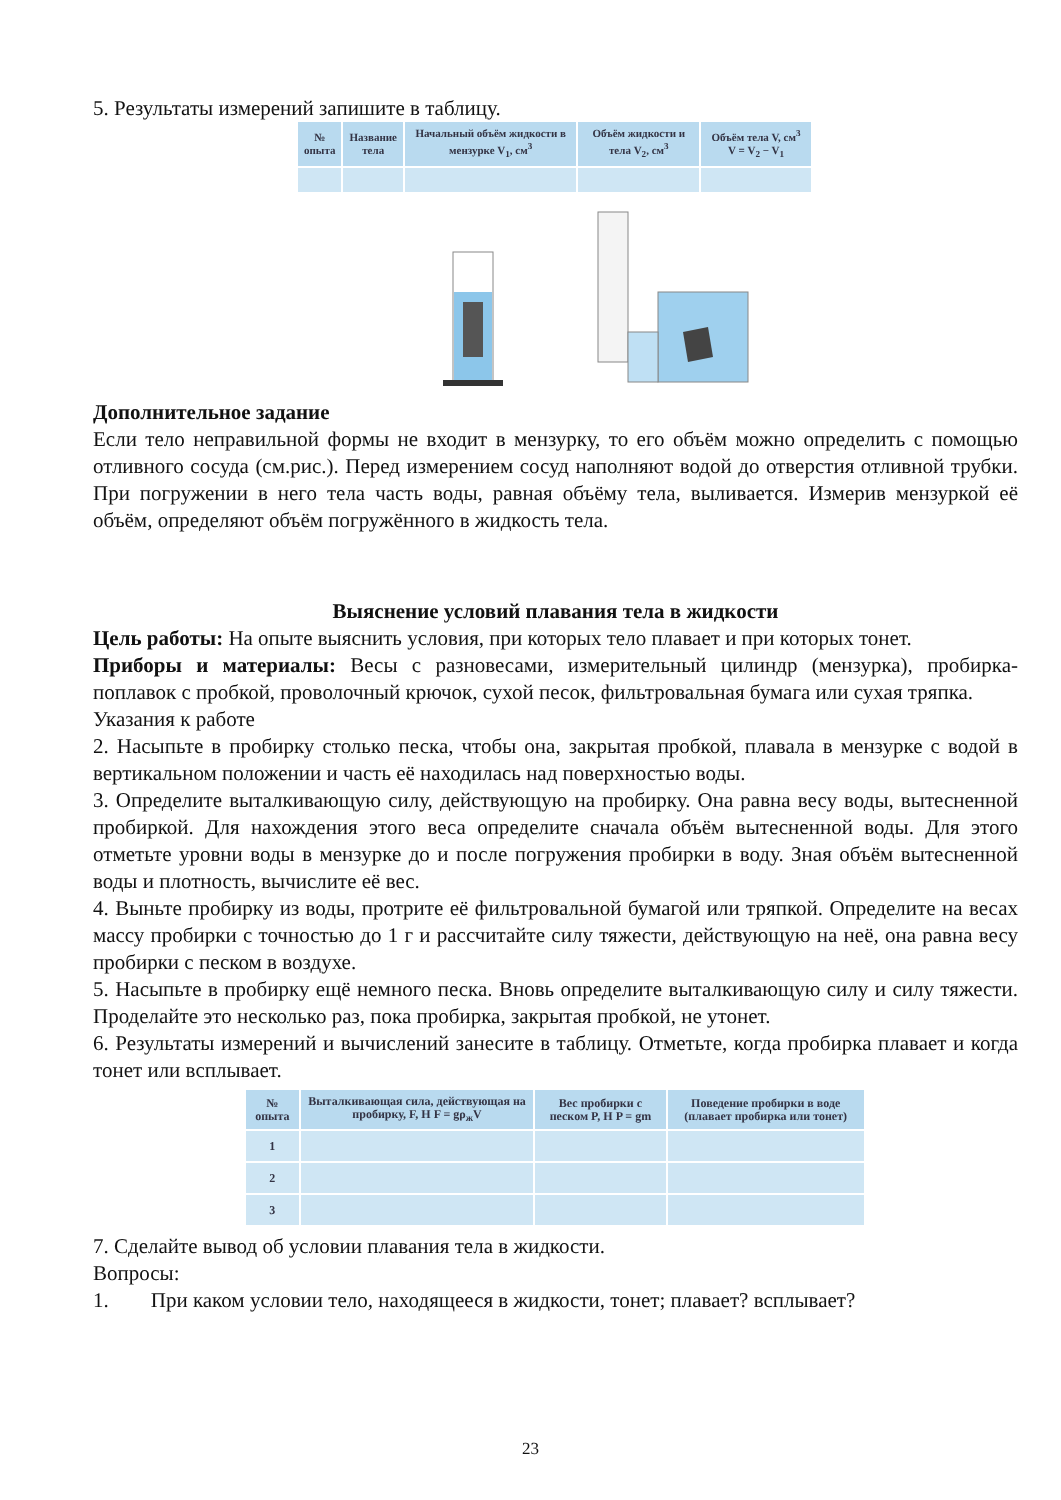5. Результаты измерений запишите в таблицу.
| № опыта | Название тела | Начальный объём жидкости в мензурке V<sub>1</sub>, см<sup>3</sup> | Объём жидкости и тела V<sub>2</sub>, см<sup>3</sup> | Объём тела V, см<sup>3</sup> V = V<sub>2</sub> − V<sub>1</sub> |
| --- | --- | --- | --- | --- |
Дополнительное задание
Если тело неправильной формы не входит в мензурку, то его объём можно определить с помощью отливного сосуда (см.рис.). Перед измерением сосуд наполняют водой до отверстия отливной трубки. При погружении в него тела часть воды, равная объёму тела, выливается. Измерив мензуркой её объём, определяют объём погружённого в жидкость тела.
Выяснение условий плавания тела в жидкости
Цель работы: На опыте выяснить условия, при которых тело плавает и при которых тонет.
Приборы и материалы: Весы с разновесами, измерительный цилиндр (мензурка), пробирка-поплавок с пробкой, проволочный крючок, сухой песок, фильтровальная бумага или сухая тряпка.
Указания к работе
2. Насыпьте в пробирку столько песка, чтобы она, закрытая пробкой, плавала в мензурке с водой в вертикальном положении и часть её находилась над поверхностью воды.
3. Определите выталкивающую силу, действующую на пробирку. Она равна весу воды, вытесненной пробиркой. Для нахождения этого веса определите сначала объём вытесненной воды. Для этого отметьте уровни воды в мензурке до и после погружения пробирки в воду. Зная объём вытесненной воды и плотность, вычислите её вес.
4. Выньте пробирку из воды, протрите её фильтровальной бумагой или тряпкой. Определите на весах массу пробирки с точностью до 1 г и рассчитайте силу тяжести, действующую на неё, она равна весу пробирки с песком в воздухе.
5. Насыпьте в пробирку ещё немного песка. Вновь определите выталкивающую силу и силу тяжести. Проделайте это несколько раз, пока пробирка, закрытая пробкой, не утонет.
6. Результаты измерений и вычислений занесите в таблицу. Отметьте, когда пробирка плавает и когда тонет или всплывает.
| № опыта | Выталкивающая сила, действующая на пробирку, F, Н F = gρ<sub>ж</sub>V | Вес пробирки с песком P, Н P = gm | Поведение пробирки в воде (плавает пробирка или тонет) |
| --- | --- | --- | --- |
| 1 | | | |
| 2 | | | |
| 3 | | | |
7. Сделайте вывод об условии плавания тела в жидкости.
Вопросы:
1. При каком условии тело, находящееся в жидкости, тонет; плавает? всплывает?
23